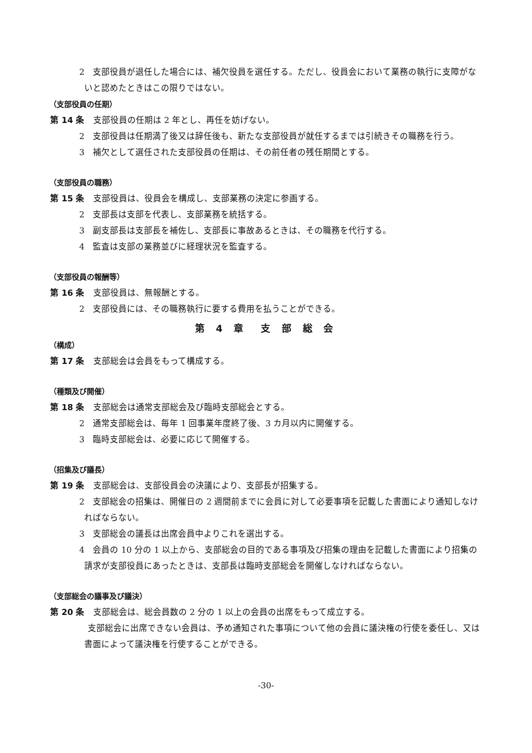2　支部役員が退任した場合には、補欠役員を選任する。ただし、役員会において業務の執行に支障がないと認めたときはこの限りではない。
（支部役員の任期）
第 14 条 支部役員の任期は 2 年とし、再任を妨げない。
2　支部役員は任期満了後又は辞任後も、新たな支部役員が就任するまでは引続きその職務を行う。
3　補欠として選任された支部役員の任期は、その前任者の残任期間とする。
（支部役員の職務）
第 15 条 支部役員は、役員会を構成し、支部業務の決定に参画する。
2　支部長は支部を代表し、支部業務を統括する。
3　副支部長は支部長を補佐し、支部長に事故あるときは、その職務を代行する。
4　監査は支部の業務並びに経理状況を監査する。
（支部役員の報酬等）
第 16 条 支部役員は、無報酬とする。
2　支部役員には、その職務執行に要する費用を払うことができる。
第 4 章　支 部 総 会
（構成）
第 17 条 支部総会は会員をもって構成する。
（種類及び開催）
第 18 条 支部総会は通常支部総会及び臨時支部総会とする。
2　通常支部総会は、毎年 1 回事業年度終了後、3 カ月以内に開催する。
3　臨時支部総会は、必要に応じて開催する。
（招集及び議長）
第 19 条 支部総会は、支部役員会の決議により、支部長が招集する。
2　支部総会の招集は、開催日の 2 週間前までに会員に対して必要事項を記載した書面により通知しなければならない。
3　支部総会の議長は出席会員中よりこれを選出する。
4　会員の 10 分の 1 以上から、支部総会の目的である事項及び招集の理由を記載した書面により招集の請求が支部役員にあったときは、支部長は臨時支部総会を開催しなければならない。
（支部総会の議事及び議決）
第 20 条 支部総会は、総会員数の 2 分の 1 以上の会員の出席をもって成立する。
　支部総会に出席できない会員は、予め通知された事項について他の会員に議決権の行使を委任し、又は書面によって議決権を行使することができる。
-30-